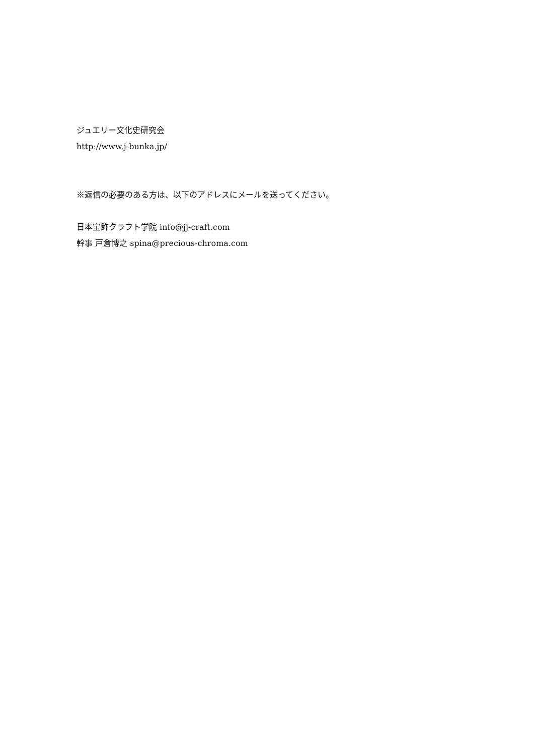ジュエリー文化史研究会
http://www.j-bunka.jp/
※返信の必要のある方は、以下のアドレスにメールを送ってください。
日本宝飾クラフト学院 info@jj-craft.com
幹事 戸倉博之 spina@precious-chroma.com